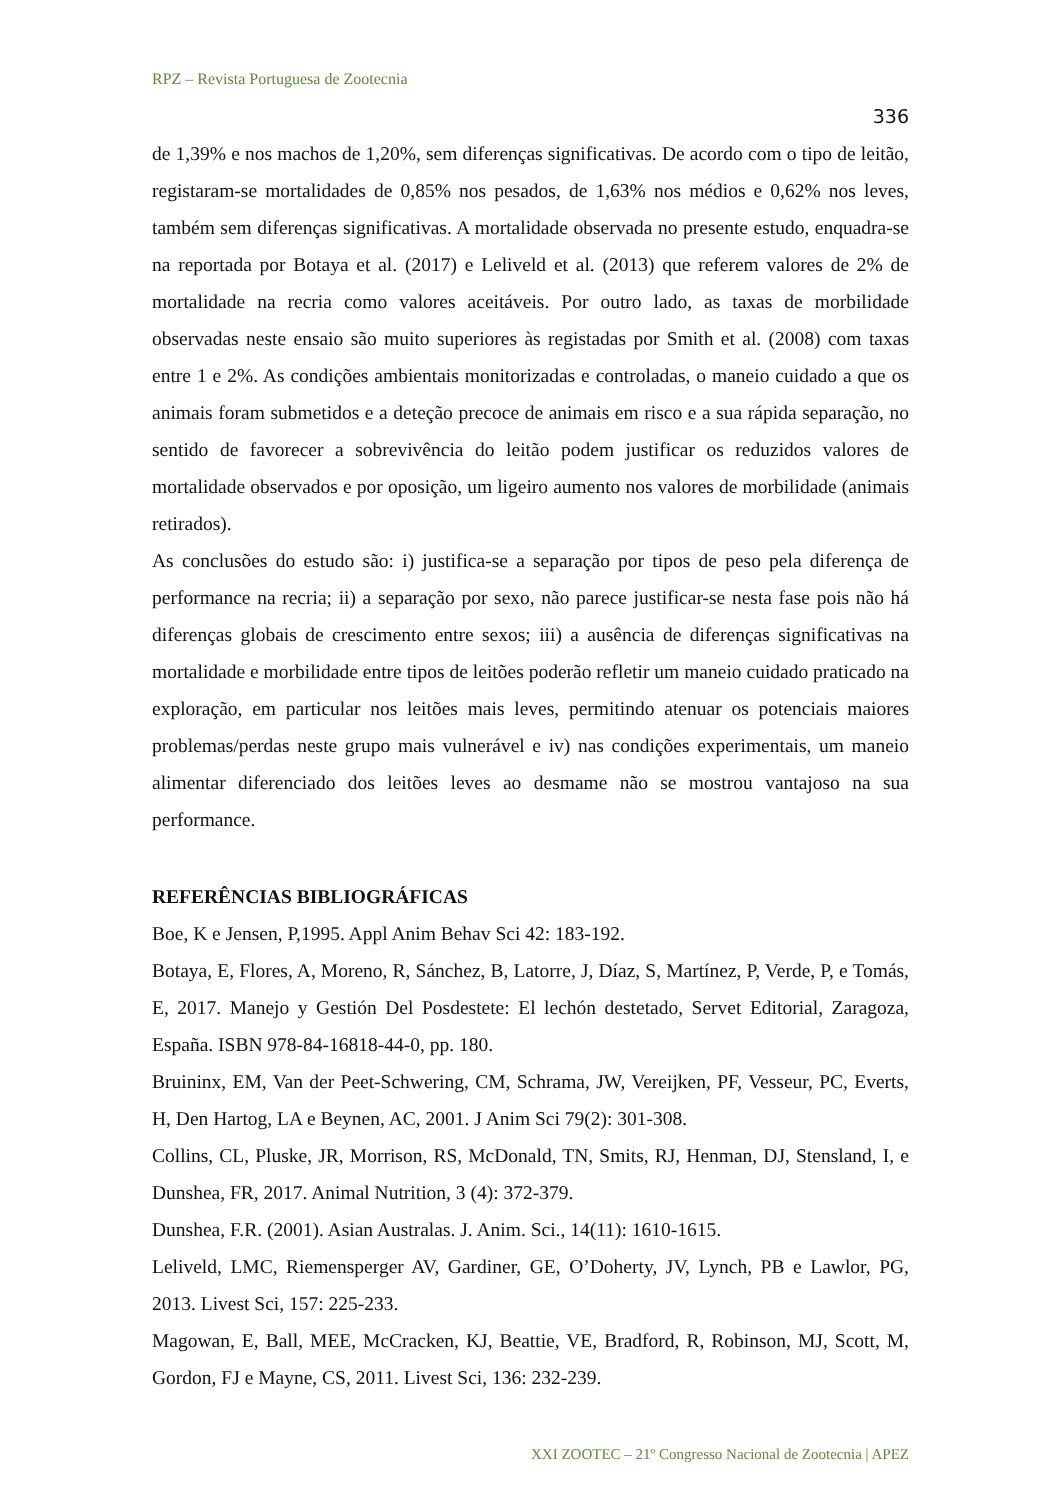RPZ – Revista Portuguesa de Zootecnia
336
de 1,39% e nos machos de 1,20%, sem diferenças significativas. De acordo com o tipo de leitão, registaram-se mortalidades de 0,85% nos pesados, de 1,63% nos médios e 0,62% nos leves, também sem diferenças significativas. A mortalidade observada no presente estudo, enquadra-se na reportada por Botaya et al. (2017) e Leliveld et al. (2013) que referem valores de 2% de mortalidade na recria como valores aceitáveis. Por outro lado, as taxas de morbilidade observadas neste ensaio são muito superiores às registadas por Smith et al. (2008) com taxas entre 1 e 2%. As condições ambientais monitorizadas e controladas, o maneio cuidado a que os animais foram submetidos e a deteção precoce de animais em risco e a sua rápida separação, no sentido de favorecer a sobrevivência do leitão podem justificar os reduzidos valores de mortalidade observados e por oposição, um ligeiro aumento nos valores de morbilidade (animais retirados).
As conclusões do estudo são: i) justifica-se a separação por tipos de peso pela diferença de performance na recria; ii) a separação por sexo, não parece justificar-se nesta fase pois não há diferenças globais de crescimento entre sexos; iii) a ausência de diferenças significativas na mortalidade e morbilidade entre tipos de leitões poderão refletir um maneio cuidado praticado na exploração, em particular nos leitões mais leves, permitindo atenuar os potenciais maiores problemas/perdas neste grupo mais vulnerável e iv) nas condições experimentais, um maneio alimentar diferenciado dos leitões leves ao desmame não se mostrou vantajoso na sua performance.
REFERÊNCIAS BIBLIOGRÁFICAS
Boe, K e Jensen, P,1995. Appl Anim Behav Sci 42: 183-192.
Botaya, E, Flores, A, Moreno, R, Sánchez, B, Latorre, J, Díaz, S, Martínez, P, Verde, P, e Tomás, E, 2017. Manejo y Gestión Del Posdestete: El lechón destetado, Servet Editorial, Zaragoza, España. ISBN 978-84-16818-44-0, pp. 180.
Bruininx, EM, Van der Peet-Schwering, CM, Schrama, JW, Vereijken, PF, Vesseur, PC, Everts, H, Den Hartog, LA e Beynen, AC, 2001. J Anim Sci 79(2): 301-308.
Collins, CL, Pluske, JR, Morrison, RS, McDonald, TN, Smits, RJ, Henman, DJ, Stensland, I, e Dunshea, FR, 2017. Animal Nutrition, 3 (4): 372-379.
Dunshea, F.R. (2001). Asian Australas. J. Anim. Sci., 14(11): 1610-1615.
Leliveld, LMC, Riemensperger AV, Gardiner, GE, O’Doherty, JV, Lynch, PB e Lawlor, PG, 2013. Livest Sci, 157: 225-233.
Magowan, E, Ball, MEE, McCracken, KJ, Beattie, VE, Bradford, R, Robinson, MJ, Scott, M, Gordon, FJ e Mayne, CS, 2011. Livest Sci, 136: 232-239.
XXI ZOOTEC – 21º Congresso Nacional de Zootecnia | APEZ